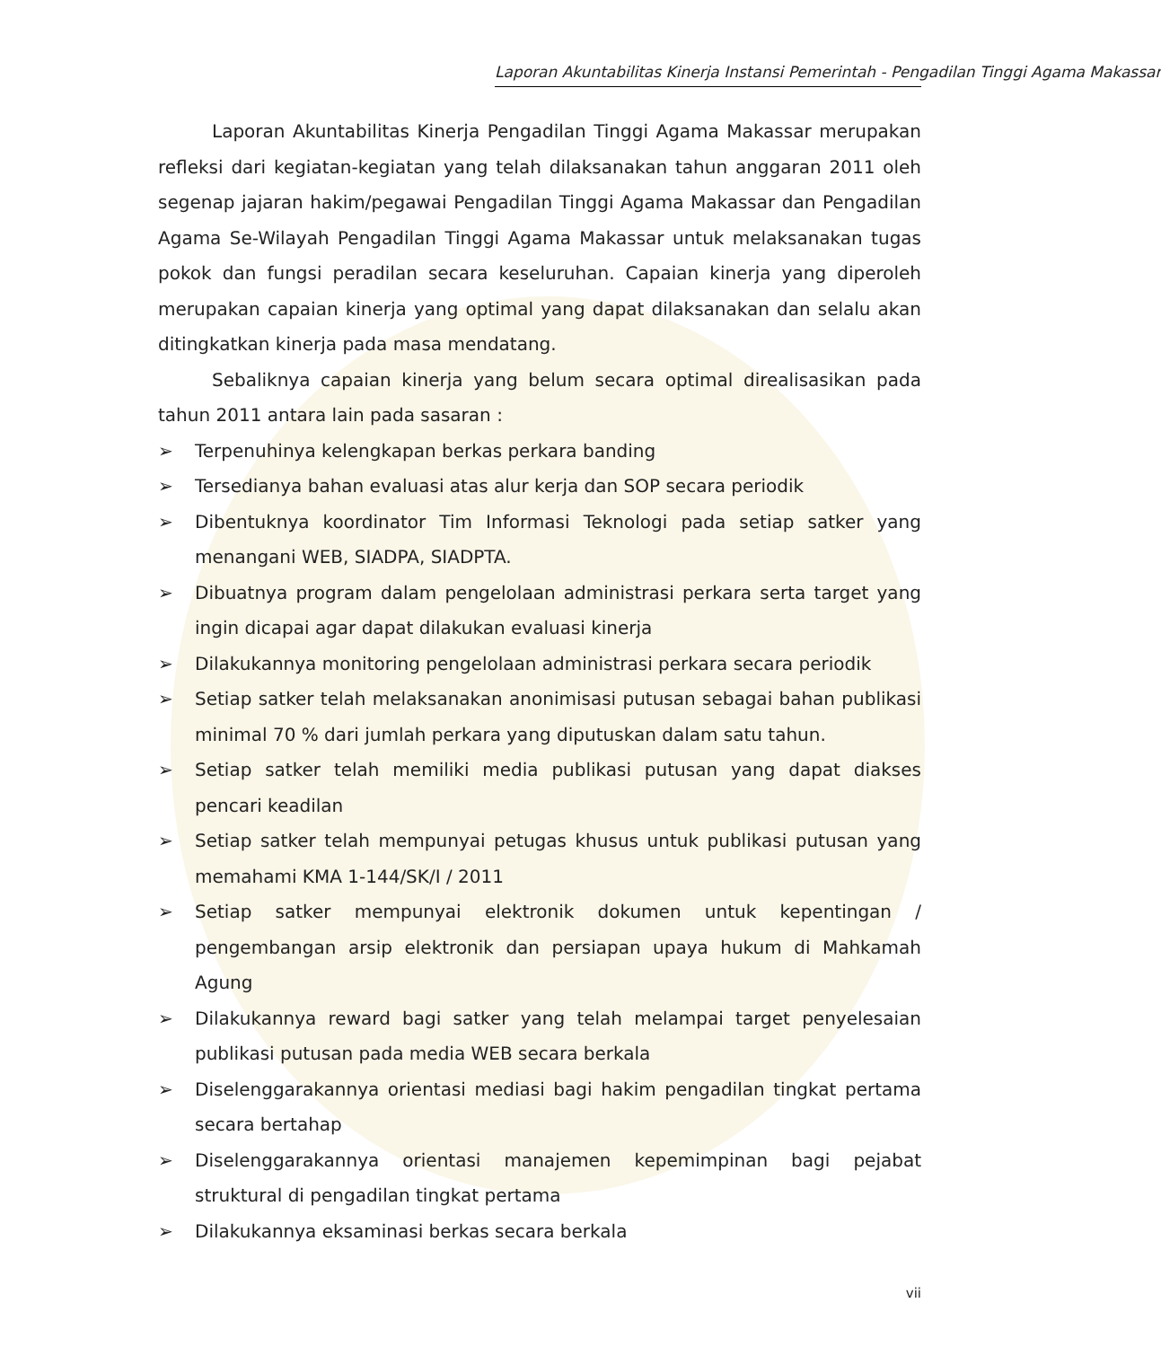Laporan Akuntabilitas Kinerja Instansi Pemerintah - Pengadilan Tinggi Agama Makassar
   Laporan Akuntabilitas Kinerja Pengadilan Tinggi Agama Makassar merupakan refleksi dari kegiatan-kegiatan yang telah dilaksanakan tahun anggaran 2011 oleh segenap jajaran hakim/pegawai Pengadilan Tinggi Agama Makassar dan Pengadilan Agama Se-Wilayah Pengadilan Tinggi Agama Makassar untuk melaksanakan tugas pokok dan fungsi peradilan secara keseluruhan. Capaian kinerja yang diperoleh merupakan capaian kinerja yang optimal yang dapat dilaksanakan dan selalu akan ditingkatkan kinerja pada masa mendatang.
   Sebaliknya capaian kinerja yang belum secara optimal direalisasikan pada tahun 2011 antara lain pada sasaran :
➢ Terpenuhinya kelengkapan berkas perkara banding
➢ Tersedianya bahan evaluasi atas alur kerja dan SOP secara periodik
➢ Dibentuknya koordinator Tim Informasi Teknologi pada setiap satker yang menangani WEB, SIADPA, SIADPTA.
➢ Dibuatnya program dalam pengelolaan administrasi perkara serta target yang ingin dicapai agar dapat dilakukan evaluasi kinerja
➢ Dilakukannya monitoring pengelolaan administrasi perkara secara periodik
➢ Setiap satker telah melaksanakan anonimisasi putusan sebagai bahan publikasi minimal 70 % dari jumlah perkara yang diputuskan dalam satu tahun.
➢ Setiap satker telah memiliki media publikasi putusan yang dapat diakses pencari keadilan
➢ Setiap satker telah mempunyai petugas khusus untuk publikasi putusan yang memahami KMA 1-144/SK/I / 2011
➢ Setiap satker mempunyai elektronik dokumen untuk kepentingan / pengembangan arsip elektronik dan persiapan upaya hukum di Mahkamah Agung
➢ Dilakukannya reward bagi satker yang telah melampai target penyelesaian publikasi putusan pada media WEB secara berkala
➢ Diselenggarakannya orientasi mediasi bagi hakim pengadilan tingkat pertama secara bertahap
➢ Diselenggarakannya orientasi manajemen kepemimpinan bagi pejabat struktural di pengadilan tingkat pertama
➢ Dilakukannya eksaminasi berkas secara berkala
vii